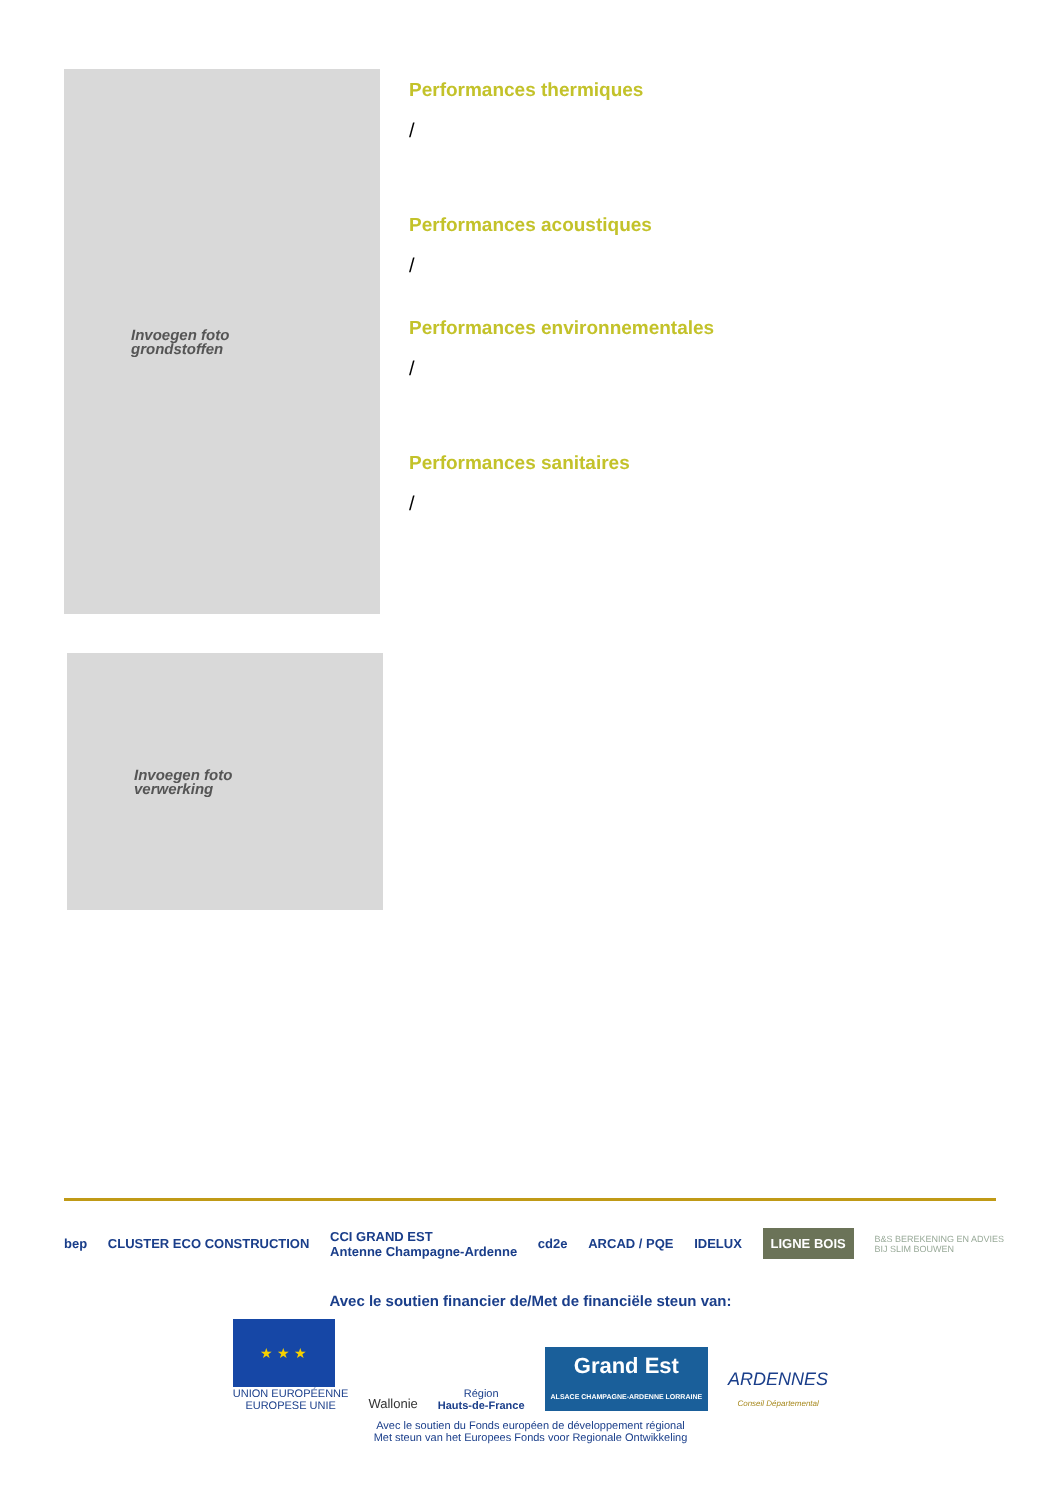Invoegen foto
grondstoffen
Performances thermiques
/
Performances acoustiques
/
Performances environnementales
/
Performances sanitaires
/
Invoegen foto
verwerking
bep CLUSTER ECO CONSTRUCTION CCI GRAND EST
Antenne Champagne-Ardenne cd2e ARCAD / PQE IDELUX LIGNE BOIS B&S BEREKENING EN ADVIES
BIJ SLIM BOUWEN
Avec le soutien financier de/Met de financiële steun van:
★ ★ ★
UNION EUROPÉENNE
EUROPESE UNIE
Wallonie
Région
Hauts-de-France
Grand Est
ALSACE CHAMPAGNE-ARDENNE LORRAINE
ARDENNES
Conseil Départemental
Avec le soutien du Fonds européen de développement régional
Met steun van het Europees Fonds voor Regionale Ontwikkeling